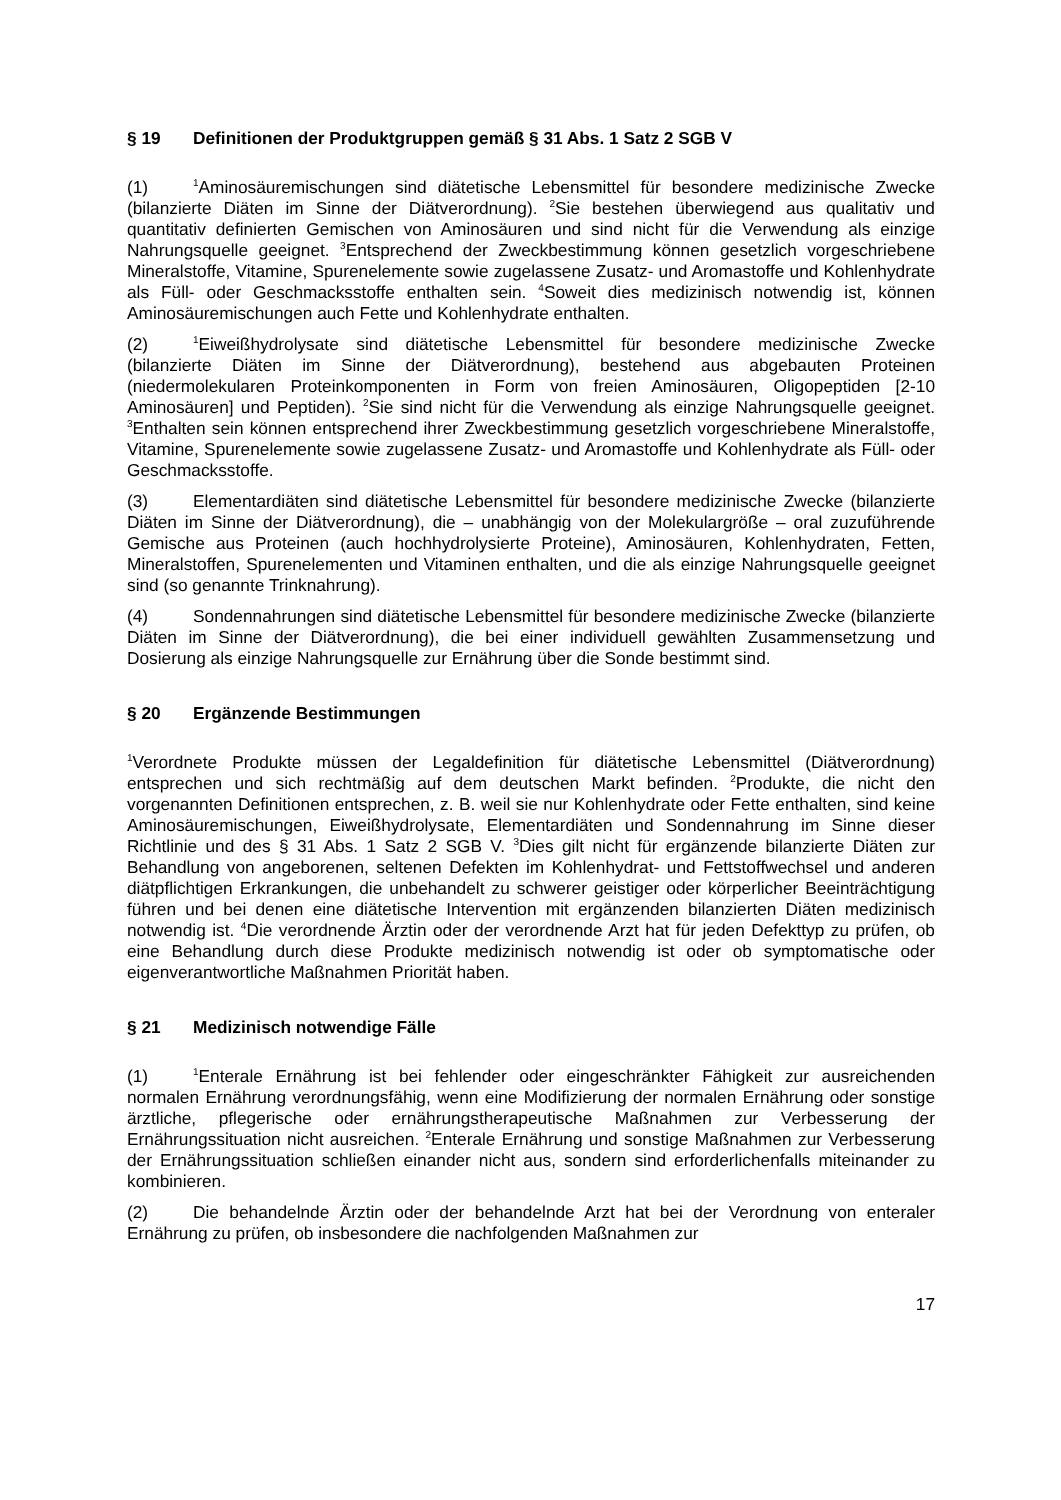§ 19 Definitionen der Produktgruppen gemäß § 31 Abs. 1 Satz 2 SGB V
(1)<sup>1</sup>Aminosäuremischungen sind diätetische Lebensmittel für besondere medizinische Zwecke (bilanzierte Diäten im Sinne der Diätverordnung). <sup>2</sup>Sie bestehen überwiegend aus qualitativ und quantitativ definierten Gemischen von Aminosäuren und sind nicht für die Verwendung als einzige Nahrungsquelle geeignet. <sup>3</sup>Entsprechend der Zweckbestimmung können gesetzlich vorgeschriebene Mineralstoffe, Vitamine, Spurenelemente sowie zugelassene Zusatz- und Aromastoffe und Kohlenhydrate als Füll- oder Geschmacksstoffe enthalten sein. <sup>4</sup>Soweit dies medizinisch notwendig ist, können Aminosäuremischungen auch Fette und Kohlenhydrate enthalten.
(2)<sup>1</sup>Eiweißhydrolysate sind diätetische Lebensmittel für besondere medizinische Zwecke (bilanzierte Diäten im Sinne der Diätverordnung), bestehend aus abgebauten Proteinen (niedermolekularen Proteinkomponenten in Form von freien Aminosäuren, Oligopeptiden [2-10 Aminosäuren] und Peptiden). <sup>2</sup>Sie sind nicht für die Verwendung als einzige Nahrungsquelle geeignet. <sup>3</sup>Enthalten sein können entsprechend ihrer Zweckbestimmung gesetzlich vorgeschriebene Mineralstoffe, Vitamine, Spurenelemente sowie zugelassene Zusatz- und Aromastoffe und Kohlenhydrate als Füll- oder Geschmacksstoffe.
(3) Elementardiäten sind diätetische Lebensmittel für besondere medizinische Zwecke (bilanzierte Diäten im Sinne der Diätverordnung), die – unabhängig von der Molekulargröße – oral zuzuführende Gemische aus Proteinen (auch hochhydrolysierte Proteine), Aminosäuren, Kohlenhydraten, Fetten, Mineralstoffen, Spurenelementen und Vitaminen enthalten, und die als einzige Nahrungsquelle geeignet sind (so genannte Trinknahrung).
(4) Sondennahrungen sind diätetische Lebensmittel für besondere medizinische Zwecke (bilanzierte Diäten im Sinne der Diätverordnung), die bei einer individuell gewählten Zusammensetzung und Dosierung als einzige Nahrungsquelle zur Ernährung über die Sonde bestimmt sind.
§ 20 Ergänzende Bestimmungen
<sup>1</sup> Verordnete Produkte müssen der Legaldefinition für diätetische Lebensmittel (Diätverordnung) entsprechen und sich rechtmäßig auf dem deutschen Markt befinden. <sup>2</sup>Produkte, die nicht den vorgenannten Definitionen entsprechen, z. B. weil sie nur Kohlenhydrate oder Fette enthalten, sind keine Aminosäuremischungen, Eiweißhydrolysate, Elementardiäten und Sondennahrung im Sinne dieser Richtlinie und des § 31 Abs. 1 Satz 2 SGB V. <sup>3</sup>Dies gilt nicht für ergänzende bilanzierte Diäten zur Behandlung von angeborenen, seltenen Defekten im Kohlenhydrat- und Fettstoffwechsel und anderen diätpflichtigen Erkrankungen, die unbehandelt zu schwerer geistiger oder körperlicher Beeinträchtigung führen und bei denen eine diätetische Intervention mit ergänzenden bilanzierten Diäten medizinisch notwendig ist. <sup>4</sup>Die verordnende Ärztin oder der verordnende Arzt hat für jeden Defekttyp zu prüfen, ob eine Behandlung durch diese Produkte medizinisch notwendig ist oder ob symptomatische oder eigenverantwortliche Maßnahmen Priorität haben.
§ 21 Medizinisch notwendige Fälle
(1)<sup>1</sup>Enterale Ernährung ist bei fehlender oder eingeschränkter Fähigkeit zur ausreichenden normalen Ernährung verordnungsfähig, wenn eine Modifizierung der normalen Ernährung oder sonstige ärztliche, pflegerische oder ernährungstherapeutische Maßnahmen zur Verbesserung der Ernährungssituation nicht ausreichen. <sup>2</sup>Enterale Ernährung und sonstige Maßnahmen zur Verbesserung der Ernährungssituation schließen einander nicht aus, sondern sind erforderlichenfalls miteinander zu kombinieren.
(2) Die behandelnde Ärztin oder der behandelnde Arzt hat bei der Verordnung von enteraler Ernährung zu prüfen, ob insbesondere die nachfolgenden Maßnahmen zur
17